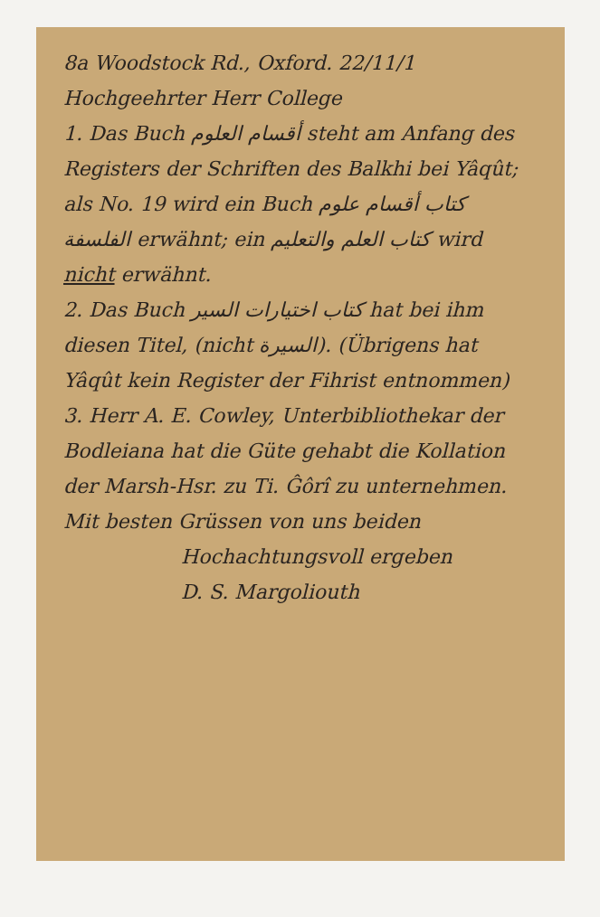8a Woodstock Rd., Oxford. 22/11/1
Hochgeehrter Herr College
1. Das Buch أقسام العلوم steht am Anfang des Registers der Schriften des Balkhi bei Yâqût; als No. 19 wird ein Buch كتاب أقسام علوم الفلسفة erwähnt; ein كتاب العلم والتعليم wird nicht erwähnt.
2. Das Buch كتاب اختيارات السير hat bei ihm diesen Titel, (nicht السيرة). (Übrigens hat Yâqût kein Register der Fihrist entnommen)
3. Herr A. E. Cowley, Unterbibliothekar der Bodleiana hat die Güte gehabt die Kollation der Marsh-Hsr. zu Ti. Ĝôrî zu unternehmen.
Mit besten Grüssen von uns beiden
Hochachtungsvoll ergeben
D. S. Margoliouth